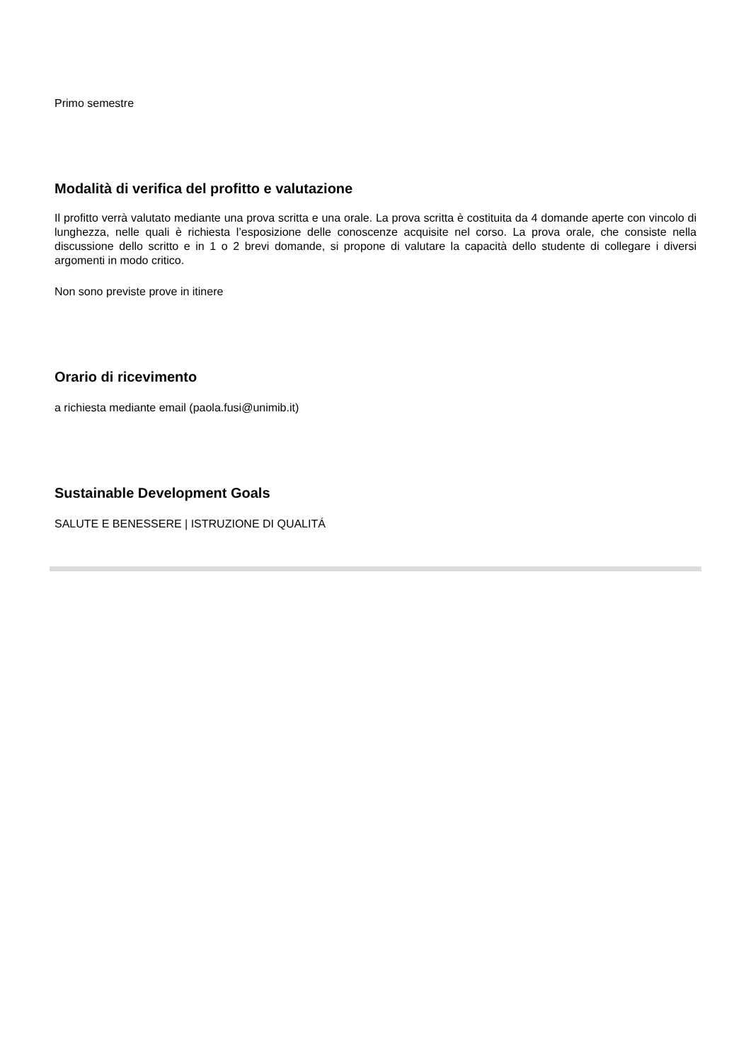Primo semestre
Modalità di verifica del profitto e valutazione
Il profitto verrà valutato mediante una prova scritta e una orale. La prova scritta è costituita da 4 domande aperte con vincolo di lunghezza, nelle quali è richiesta l’esposizione delle conoscenze acquisite nel corso. La prova orale, che consiste nella discussione dello scritto e in 1 o 2 brevi domande, si propone di valutare la capacità dello studente di collegare i diversi argomenti in modo critico.
Non sono previste prove in itinere
Orario di ricevimento
a richiesta mediante email (paola.fusi@unimib.it)
Sustainable Development Goals
SALUTE E BENESSERE | ISTRUZIONE DI QUALITÁ